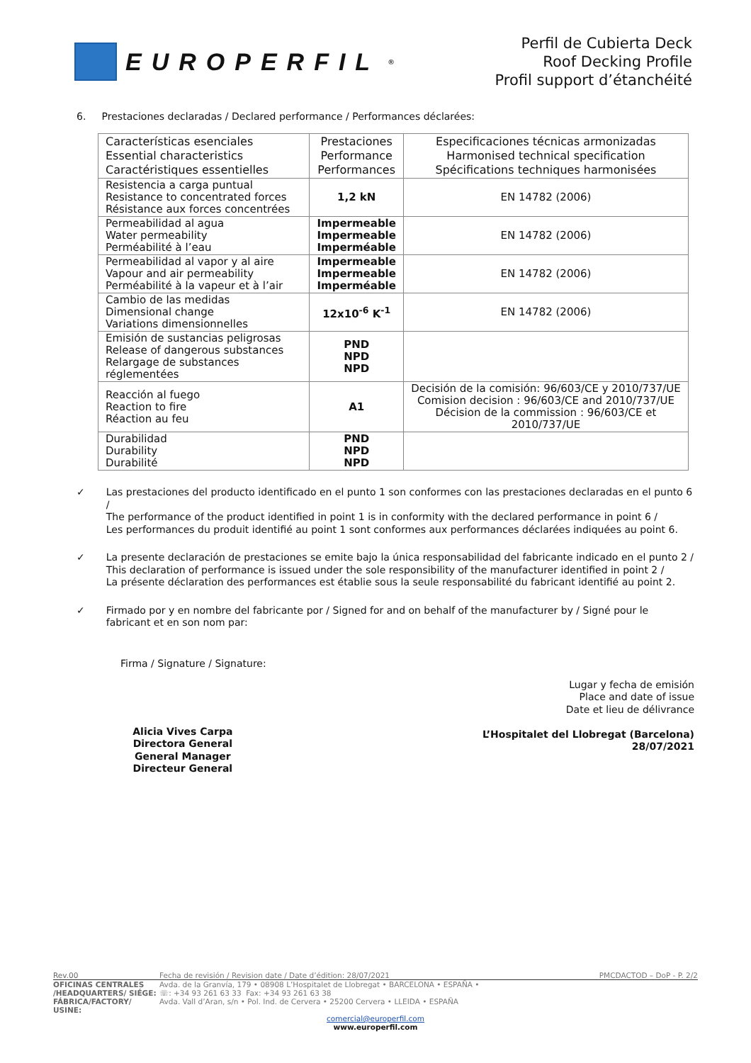EUROPERFIL<sup>®</sup>
Perfil de Cubierta Deck
Roof Decking Profile
Profil support d’étanchéité
6. Prestaciones declaradas / Declared performance / Performances déclarées:
| Características esenciales Essential characteristics Caractéristiques essentielles | Prestaciones Performance Performances | Especificaciones técnicas armonizadas Harmonised technical specification Spécifications techniques harmonisées |
| Resistencia a carga puntual Resistance to concentrated forces Résistance aux forces concentrées | 1,2 kN | EN 14782 (2006) |
| Permeabilidad al agua Water permeability Perméabilité à l’eau | Impermeable Impermeable Imperméable | EN 14782 (2006) |
| Permeabilidad al vapor y al aire Vapour and air permeability Perméabilité à la vapeur et à l’air | Impermeable Impermeable Imperméable | EN 14782 (2006) |
| Cambio de las medidas Dimensional change Variations dimensionnelles | 12x10<sup>-6</sup> K<sup>-1</sup> | EN 14782 (2006) |
| Emisión de sustancias peligrosas Release of dangerous substances Relargage de substances réglementées | PND NPD NPD | |
| Reacción al fuego Reaction to fire Réaction au feu | A1 | Decisión de la comisión: 96/603/CE y 2010/737/UE Comision decision : 96/603/CE and 2010/737/UE Décision de la commission : 96/603/CE et 2010/737/UE |
| Durabilidad Durability Durabilité | PND NPD NPD | |
✓ Las prestaciones del producto identificado en el punto 1 son conformes con las prestaciones declaradas en el punto 6 /
The performance of the product identified in point 1 is in conformity with the declared performance in point 6 /
Les performances du produit identifié au point 1 sont conformes aux performances déclarées indiquées au point 6.
✓ La presente declaración de prestaciones se emite bajo la única responsabilidad del fabricante indicado en el punto 2 /
This declaration of performance is issued under the sole responsibility of the manufacturer identified in point 2 /
La présente déclaration des performances est établie sous la seule responsabilité du fabricant identifié au point 2.
✓ Firmado por y en nombre del fabricante por / Signed for and on behalf of the manufacturer by / Signé pour le fabricant et en son nom par:
Firma / Signature / Signature:
Alicia Vives Carpa
Directora General
General Manager
Directeur General
Lugar y fecha de emisión
Place and date of issue
Date et lieu de délivrance
L’Hospitalet del Llobregat (Barcelona)
28/07/2021
Rev.00 Fecha de revisión / Revision date / Date d’édition: 28/07/2021 PMCDACTOD – DoP - P. 2/2
OFICINAS CENTRALES
/HEADQUARTERS/ SIÉGE: Avda. de la Granvía, 179 • 08908 L’Hospitalet de Llobregat • BARCELONA • ESPAÑA •
☏: +34 93 261 63 33 Fax: +34 93 261 63 38
FÁBRICA/FACTORY/ USINE: Avda. Vall d’Aran, s/n • Pol. Ind. de Cervera • 25200 Cervera • LLEIDA • ESPAÑA
comercial@europerfil.com
www.europerfil.com